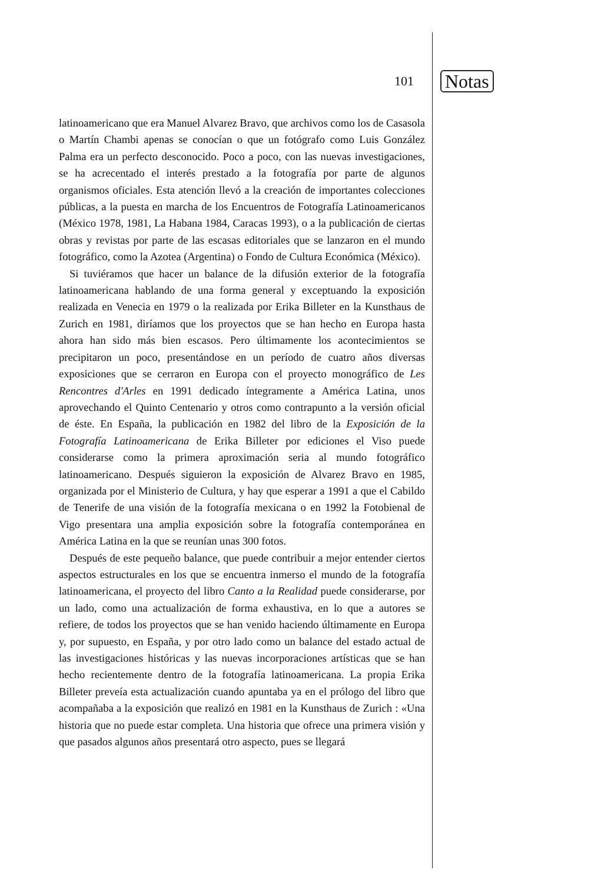101 Notas
latinoamericano que era Manuel Alvarez Bravo, que archivos como los de Casasola o Martín Chambi apenas se conocían o que un fotógrafo como Luis González Palma era un perfecto desconocido. Poco a poco, con las nuevas investigaciones, se ha acrecentado el interés prestado a la fotografía por parte de algunos organismos oficiales. Esta atención llevó a la creación de importantes colecciones públicas, a la puesta en marcha de los Encuentros de Fotografía Latinoamericanos (México 1978, 1981, La Habana 1984, Caracas 1993), o a la publicación de ciertas obras y revistas por parte de las escasas editoriales que se lanzaron en el mundo fotográfico, como la Azotea (Argentina) o Fondo de Cultura Económica (México).
Si tuviéramos que hacer un balance de la difusión exterior de la fotografía latinoamericana hablando de una forma general y exceptuando la exposición realizada en Venecia en 1979 o la realizada por Erika Billeter en la Kunsthaus de Zurich en 1981, diríamos que los proyectos que se han hecho en Europa hasta ahora han sido más bien escasos. Pero últimamente los acontecimientos se precipitaron un poco, presentándose en un período de cuatro años diversas exposiciones que se cerraron en Europa con el proyecto monográfico de Les Rencontres d'Arles en 1991 dedicado íntegramente a América Latina, unos aprovechando el Quinto Centenario y otros como contrapunto a la versión oficial de éste. En España, la publicación en 1982 del libro de la Exposición de la Fotografía Latinoamericana de Erika Billeter por ediciones el Viso puede considerarse como la primera aproximación seria al mundo fotográfico latinoamericano. Después siguieron la exposición de Alvarez Bravo en 1985, organizada por el Ministerio de Cultura, y hay que esperar a 1991 a que el Cabildo de Tenerife de una visión de la fotografía mexicana o en 1992 la Fotobienal de Vigo presentara una amplia exposición sobre la fotografía contemporánea en América Latina en la que se reunían unas 300 fotos.
Después de este pequeño balance, que puede contribuir a mejor entender ciertos aspectos estructurales en los que se encuentra inmerso el mundo de la fotografía latinoamericana, el proyecto del libro Canto a la Realidad puede considerarse, por un lado, como una actualización de forma exhaustiva, en lo que a autores se refiere, de todos los proyectos que se han venido haciendo últimamente en Europa y, por supuesto, en España, y por otro lado como un balance del estado actual de las investigaciones históricas y las nuevas incorporaciones artísticas que se han hecho recientemente dentro de la fotografía latinoamericana. La propia Erika Billeter preveía esta actualización cuando apuntaba ya en el prólogo del libro que acompañaba a la exposición que realizó en 1981 en la Kunsthaus de Zurich : «Una historia que no puede estar completa. Una historia que ofrece una primera visión y que pasados algunos años presentará otro aspecto, pues se llegará